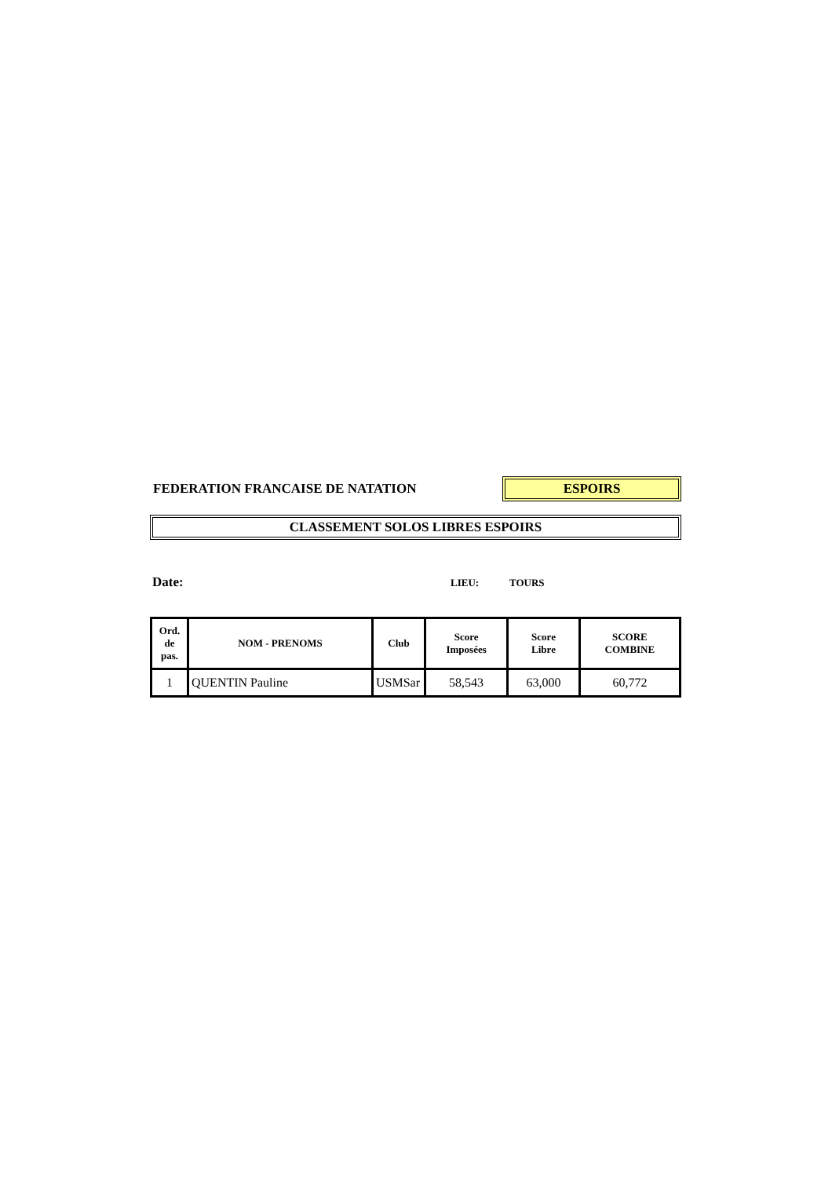FEDERATION FRANCAISE DE NATATION
ESPOIRS
CLASSEMENT SOLOS LIBRES ESPOIRS
Date:
LIEU: TOURS
| Ord. de pas. | NOM - PRENOMS | Club | Score Imposées | Score Libre | SCORE COMBINE |
| --- | --- | --- | --- | --- | --- |
| 1 | QUENTIN Pauline | USMSar | 58,543 | 63,000 | 60,772 |